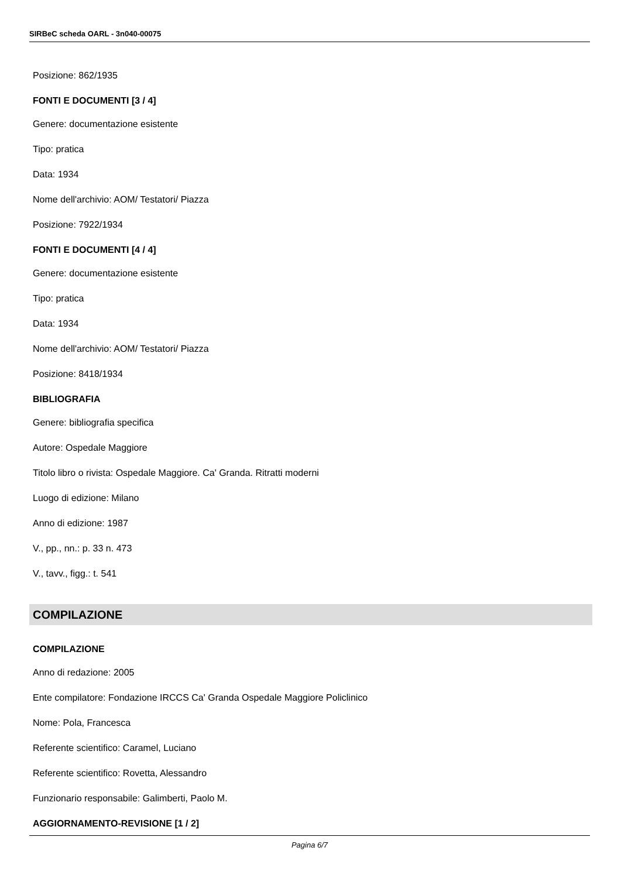SIRBeC scheda OARL - 3n040-00075
Posizione: 862/1935
FONTI E DOCUMENTI [3 / 4]
Genere: documentazione esistente
Tipo: pratica
Data: 1934
Nome dell'archivio: AOM/ Testatori/ Piazza
Posizione: 7922/1934
FONTI E DOCUMENTI [4 / 4]
Genere: documentazione esistente
Tipo: pratica
Data: 1934
Nome dell'archivio: AOM/ Testatori/ Piazza
Posizione: 8418/1934
BIBLIOGRAFIA
Genere: bibliografia specifica
Autore: Ospedale Maggiore
Titolo libro o rivista: Ospedale Maggiore. Ca' Granda. Ritratti moderni
Luogo di edizione: Milano
Anno di edizione: 1987
V., pp., nn.: p. 33 n. 473
V., tavv., figg.: t. 541
COMPILAZIONE
COMPILAZIONE
Anno di redazione: 2005
Ente compilatore: Fondazione IRCCS Ca' Granda Ospedale Maggiore Policlinico
Nome: Pola, Francesca
Referente scientifico: Caramel, Luciano
Referente scientifico: Rovetta, Alessandro
Funzionario responsabile: Galimberti, Paolo M.
AGGIORNAMENTO-REVISIONE [1 / 2]
Pagina 6/7